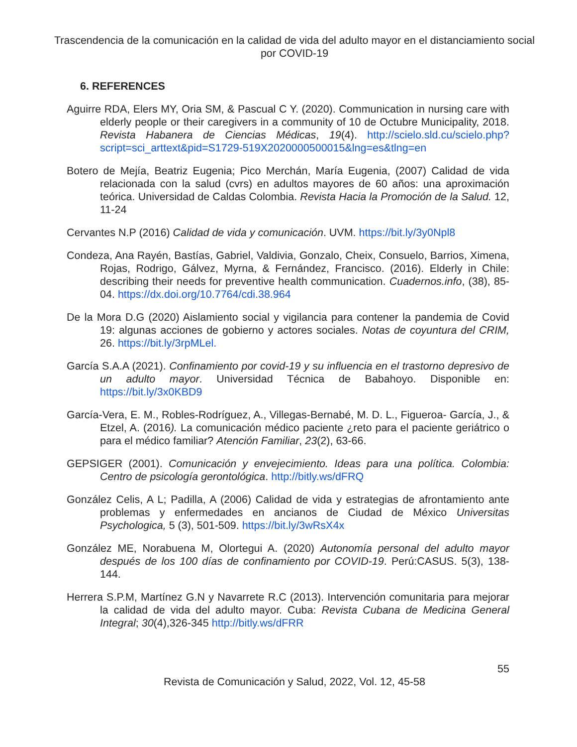Trascendencia de la comunicación en la calidad de vida del adulto mayor en el distanciamiento social por COVID-19
6. REFERENCES
Aguirre RDA, Elers MY, Oria SM, & Pascual C Y. (2020). Communication in nursing care with elderly people or their caregivers in a community of 10 de Octubre Municipality, 2018. Revista Habanera de Ciencias Médicas, 19(4). http://scielo.sld.cu/scielo.php?script=sci_arttext&pid=S1729-519X2020000500015&lng=es&tlng=en
Botero de Mejía, Beatriz Eugenia; Pico Merchán, María Eugenia, (2007) Calidad de vida relacionada con la salud (cvrs) en adultos mayores de 60 años: una aproximación teórica. Universidad de Caldas Colombia. Revista Hacia la Promoción de la Salud. 12, 11-24
Cervantes N.P (2016) Calidad de vida y comunicación. UVM. https://bit.ly/3y0Npl8
Condeza, Ana Rayén, Bastías, Gabriel, Valdivia, Gonzalo, Cheix, Consuelo, Barrios, Ximena, Rojas, Rodrigo, Gálvez, Myrna, & Fernández, Francisco. (2016). Elderly in Chile: describing their needs for preventive health communication. Cuadernos.info, (38), 85-04. https://dx.doi.org/10.7764/cdi.38.964
De la Mora D.G (2020) Aislamiento social y vigilancia para contener la pandemia de Covid 19: algunas acciones de gobierno y actores sociales. Notas de coyuntura del CRIM, 26. https://bit.ly/3rpMLel.
García S.A.A (2021). Confinamiento por covid-19 y su influencia en el trastorno depresivo de un adulto mayor. Universidad Técnica de Babahoyo. Disponible en: https://bit.ly/3x0KBD9
García-Vera, E. M., Robles-Rodríguez, A., Villegas-Bernabé, M. D. L., Figueroa- García, J., & Etzel, A. (2016). La comunicación médico paciente ¿reto para el paciente geriátrico o para el médico familiar? Atención Familiar, 23(2), 63-66.
GEPSIGER (2001). Comunicación y envejecimiento. Ideas para una política. Colombia: Centro de psicología gerontológica. http://bitly.ws/dFRQ
González Celis, A L; Padilla, A (2006) Calidad de vida y estrategias de afrontamiento ante problemas y enfermedades en ancianos de Ciudad de México Universitas Psychologica, 5 (3), 501-509. https://bit.ly/3wRsX4x
González ME, Norabuena M, Olortegui A. (2020) Autonomía personal del adulto mayor después de los 100 días de confinamiento por COVID-19. Perú:CASUS. 5(3), 138-144.
Herrera S.P.M, Martínez G.N y Navarrete R.C (2013). Intervención comunitaria para mejorar la calidad de vida del adulto mayor. Cuba: Revista Cubana de Medicina General Integral; 30(4),326-345 http://bitly.ws/dFRR
55
Revista de Comunicación y Salud, 2022, Vol. 12, 45-58